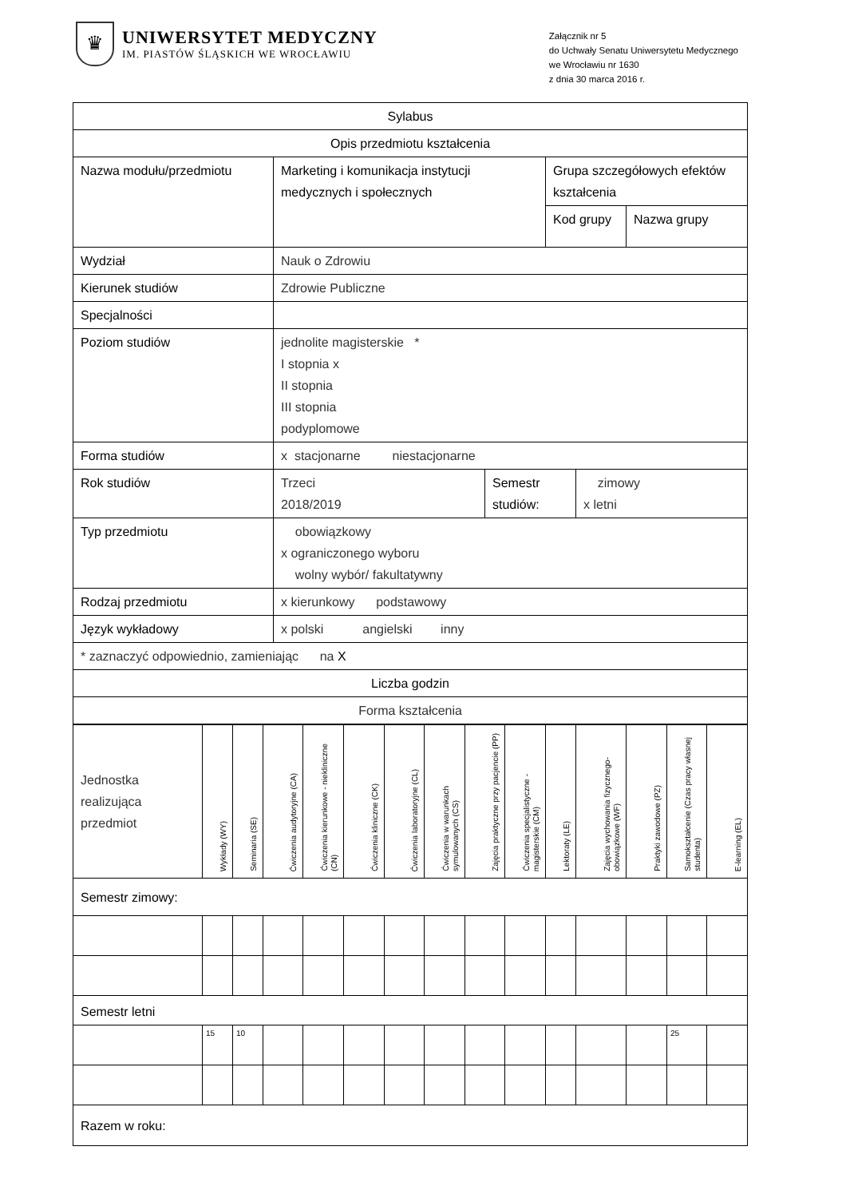♛
UNIWERSYTET MEDYCZNY
IM. PIASTÓW ŚLĄSKICH WE WROCŁAWIU
Załącznik nr 5
do Uchwały Senatu Uniwersytetu Medycznego
we Wrocławiu nr 1630
z dnia 30 marca 2016 r.
| Sylabus | | | | | |
| --- | --- | --- | --- | --- | --- |
| Opis przedmiotu kształcenia | | | | | |
| Nazwa modułu/przedmiotu | Marketing i komunikacja instytucji medycznych i społecznych | | Grupa szczegółowych efektów kształcenia | | |
| | | | Kod grupy | | Nazwa grupy |
| Wydział | Nauk o Zdrowiu | | | | |
| Kierunek studiów | Zdrowie Publiczne | | | | |
| Specjalności | | | | | |
| Poziom studiów | jednolite magisterskie * I stopnia x II stopnia III stopnia podyplomowe | | | | |
| Forma studiów | x stacjonarne niestacjonarne | | | | |
| Rok studiów | Trzeci 2018/2019 | Semestr studiów: | | zimowy x letni | |
| Typ przedmiotu | obowiązkowy x ograniczonego wyboru wolny wybór/ fakultatywny | | | | |
| Rodzaj przedmiotu | x kierunkowy podstawowy | | | | |
| Język wykładowy | x polski angielski inny | | | | |
| * zaznaczyć odpowiednio, zamieniając na X | | | | | |
| Liczba godzin | | | | | |
| Forma kształcenia | | | | | |
| Jednostka realizująca przedmiot | Wykłady (WY) | Seminaria (SE) | Ćwiczenia audytoryjne (CA) | Ćwiczenia kierunkowe - niekliniczne (CN) | Ćwiczenia kliniczne (CK) | Ćwiczenia laboratoryjne (CL) | Ćwiczenia w warunkach symulowanych (CS) | Zajęcia praktyczne przy pacjencie (PP) | Ćwiczenia specjalistyczne - magisterskie (CM) | Lektoraty (LE) | Zajęcia wychowania fizycznego-obowiązkowe (WF) | Praktyki zawodowe (PZ) | Samokształcenie (Czas pracy własnej studenta) | E-learning (EL) |
| Semestr zimowy: | | | | | | | | | | | | | | |
| Semestr letni | | | | | | | | | | | | | | |
| | 15 | 10 | | | | | | | | | | | 25 | |
| Razem w roku: | | | | | | | | | | | | | | |